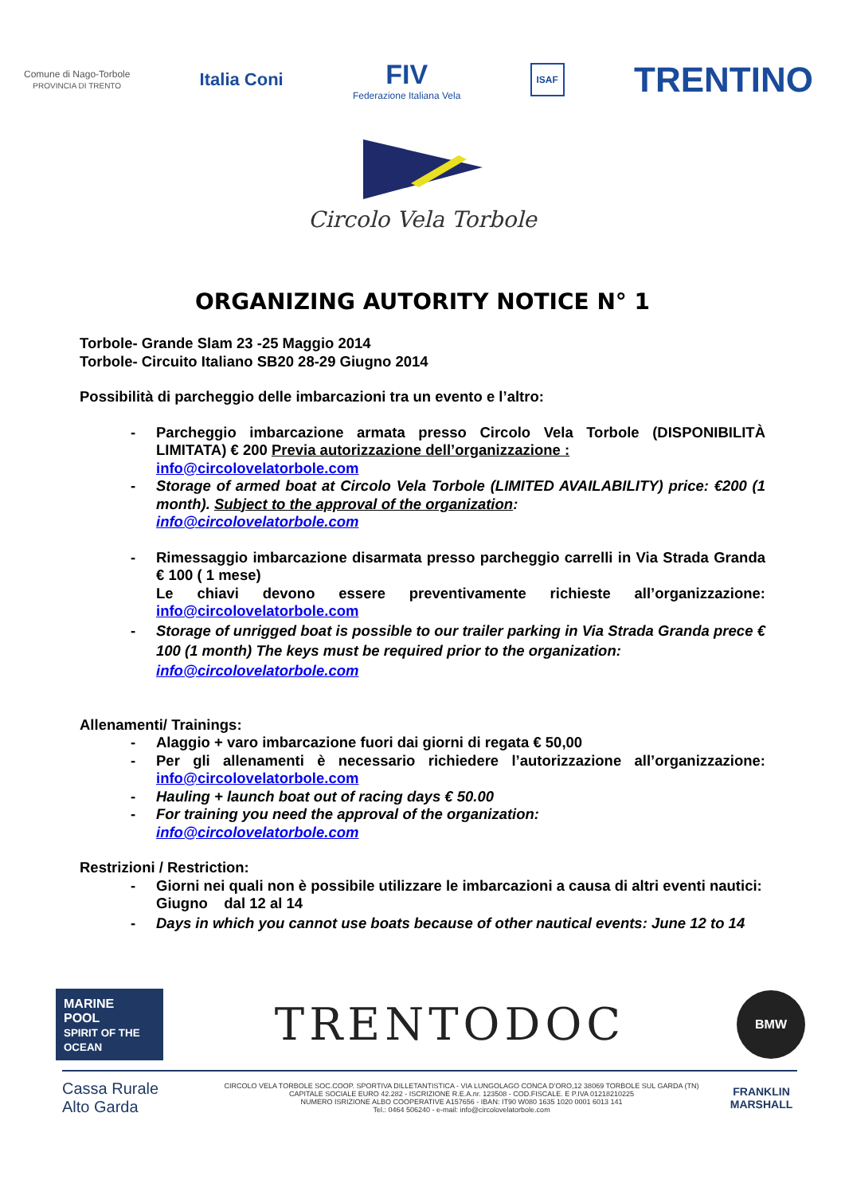Comune di Nago-Torbole
PROVINCIA DI TRENTO
Italia Coni
FIV
Federazione Italiana Vela
ISAF
TRENTINO
Circolo Vela Torbole
ORGANIZING AUTORITY NOTICE N° 1
Torbole- Grande Slam 23 -25 Maggio 2014
Torbole- Circuito Italiano SB20 28-29 Giugno 2014
Possibilità di parcheggio delle imbarcazioni tra un evento e l’altro:
- Parcheggio imbarcazione armata presso Circolo Vela Torbole (DISPONIBILITÀ LIMITATA) € 200 Previa autorizzazione dell’organizzazione :
info@circolovelatorbole.com
- Storage of armed boat at Circolo Vela Torbole (LIMITED AVAILABILITY) price: €200 (1 month). Subject to the approval of the organization:
info@circolovelatorbole.com
- Rimessaggio imbarcazione disarmata presso parcheggio carrelli in Via Strada Granda € 100 ( 1 mese)
Le chiavi devono essere preventivamente richieste all’organizzazione: info@circolovelatorbole.com
- Storage of unrigged boat is possible to our trailer parking in Via Strada Granda prece € 100 (1 month) The keys must be required prior to the organization:
info@circolovelatorbole.com
Allenamenti/ Trainings:
- Alaggio + varo imbarcazione fuori dai giorni di regata € 50,00
- Per gli allenamenti è necessario richiedere l’autorizzazione all’organizzazione: info@circolovelatorbole.com
- Hauling + launch boat out of racing days € 50.00
- For training you need the approval of the organization:
info@circolovelatorbole.com
Restrizioni / Restriction:
- Giorni nei quali non è possibile utilizzare le imbarcazioni a causa di altri eventi nautici:
Giugno dal 12 al 14
- Days in which you cannot use boats because of other nautical events: June 12 to 14
MARINE
POOL
SPIRIT OF THE OCEAN
TRENTODOC
BMW
Cassa Rurale
Alto Garda
CIRCOLO VELA TORBOLE SOC.COOP. SPORTIVA DILLETANTISTICA - VIA LUNGOLAGO CONCA D’ORO,12 38069 TORBOLE SUL GARDA (TN)
CAPITALE SOCIALE EURO 42.282 - ISCRIZIONE R.E.A.nr. 123508 - COD.FISCALE. E P.IVA 01218210225
NUMERO ISRIZIONE ALBO COOPERATIVE A157656 - IBAN: IT90 W080 1635 1020 0001 6013 141
Tel.: 0464 506240 - e-mail: info@circolovelatorbole.com
FRANKLIN
MARSHALL